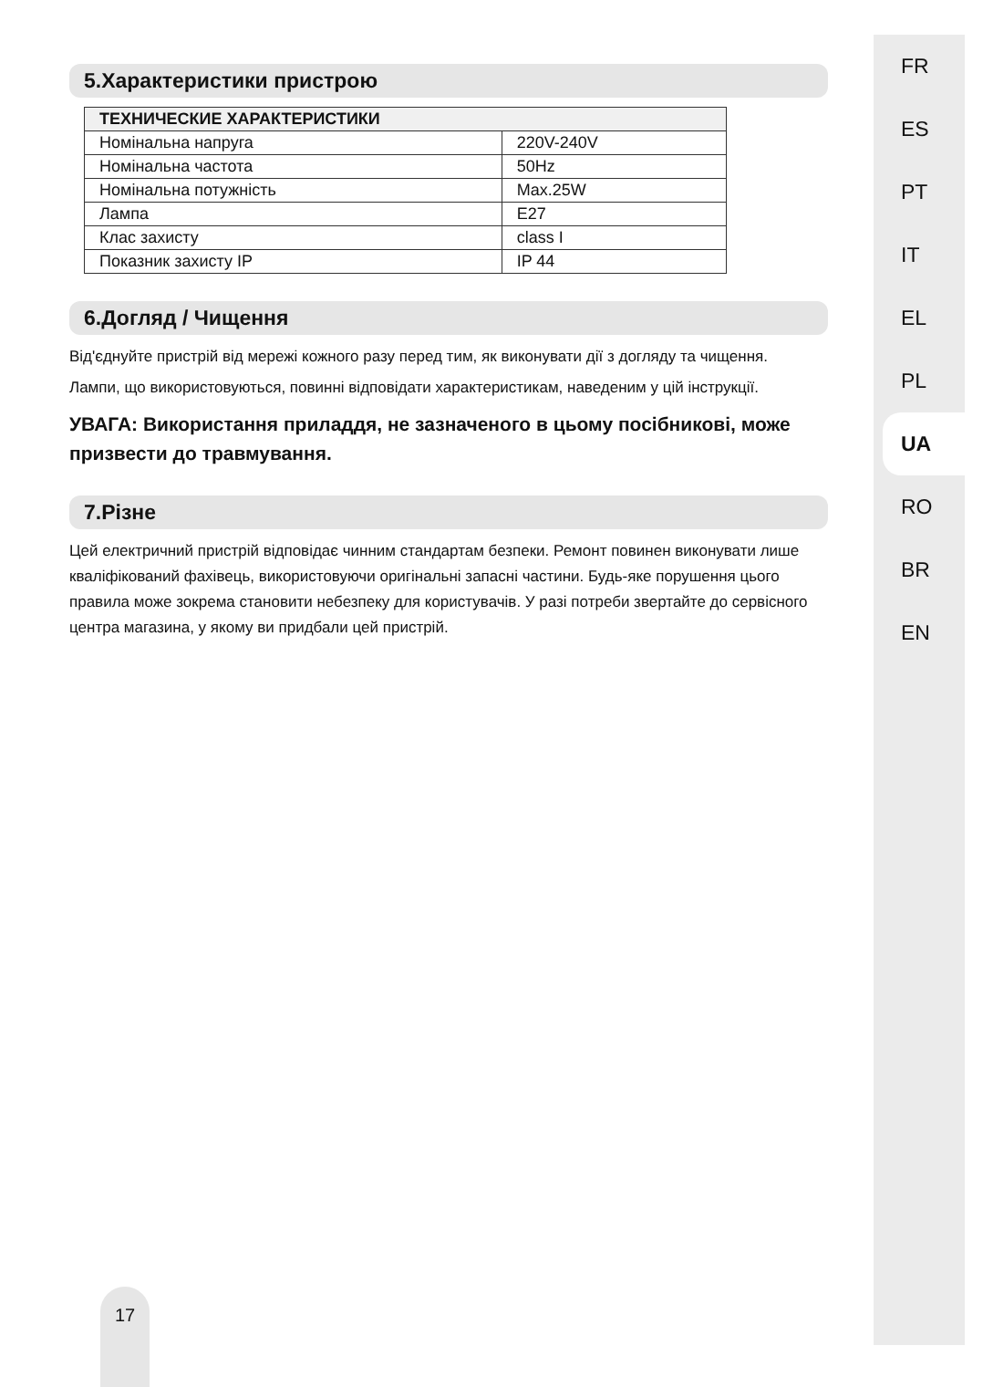5.Характеристики пристрою
| ТЕХНИЧЕСКИЕ ХАРАКТЕРИСТИКИ | |
| --- | --- |
| Номінальна напруга | 220V-240V |
| Номінальна частота | 50Hz |
| Номінальна потужність | Max.25W |
| Лампа | E27 |
| Клас захисту | class I |
| Показник захисту IP | IP 44 |
6.Догляд / Чищення
Від'єднуйте пристрій від мережі кожного разу перед тим, як виконувати дії з догляду та чищення.
Лампи, що використовуються, повинні відповідати характеристикам, наведеним у цій інструкції.
УВАГА: Використання приладдя, не зазначеного в цьому посібникові, може призвести до травмування.
7.Різне
Цей електричний пристрій відповідає чинним стандартам безпеки. Ремонт повинен виконувати лише кваліфікований фахівець, використовуючи оригінальні запасні частини. Будь-яке порушення цього правила може зокрема становити небезпеку для користувачів. У разі потреби звертайте до сервісного центра магазина, у якому ви придбали цей пристрій.
FR
ES
PT
IT
EL
PL
UA
RO
BR
EN
17